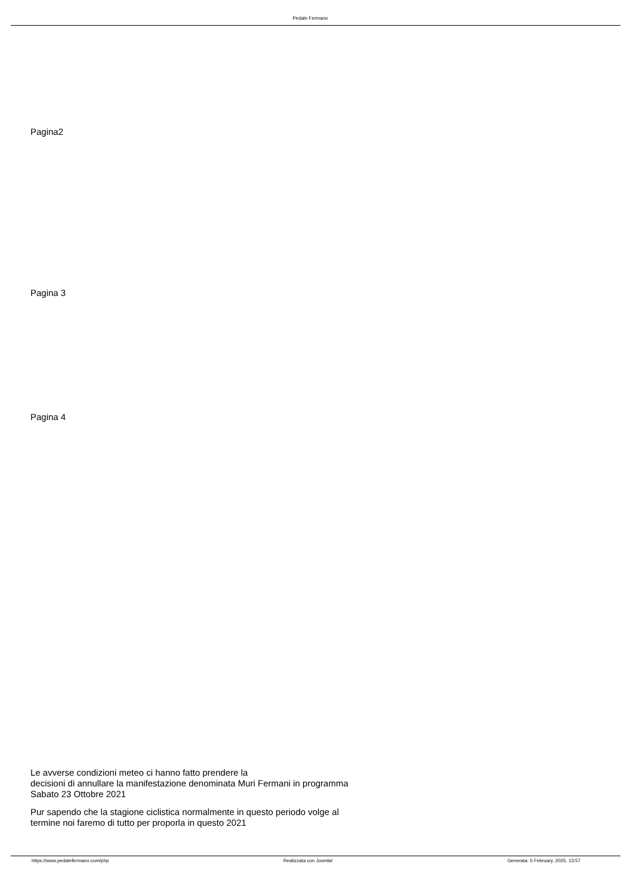Pedale Fermano
Pagina2
Pagina 3
Pagina 4
Le avverse condizioni meteo ci hanno fatto prendere la
decisioni di annullare la manifestazione denominata Muri Fermani in programma
Sabato 23 Ottobre 2021
Pur sapendo che la stagione ciclistica normalmente in questo periodo volge al
termine noi faremo di tutto per proporla in questo 2021
https://www.pedalefermano.com/php Realizzata con Joomla! Generata: 5 February, 2025, 13:57